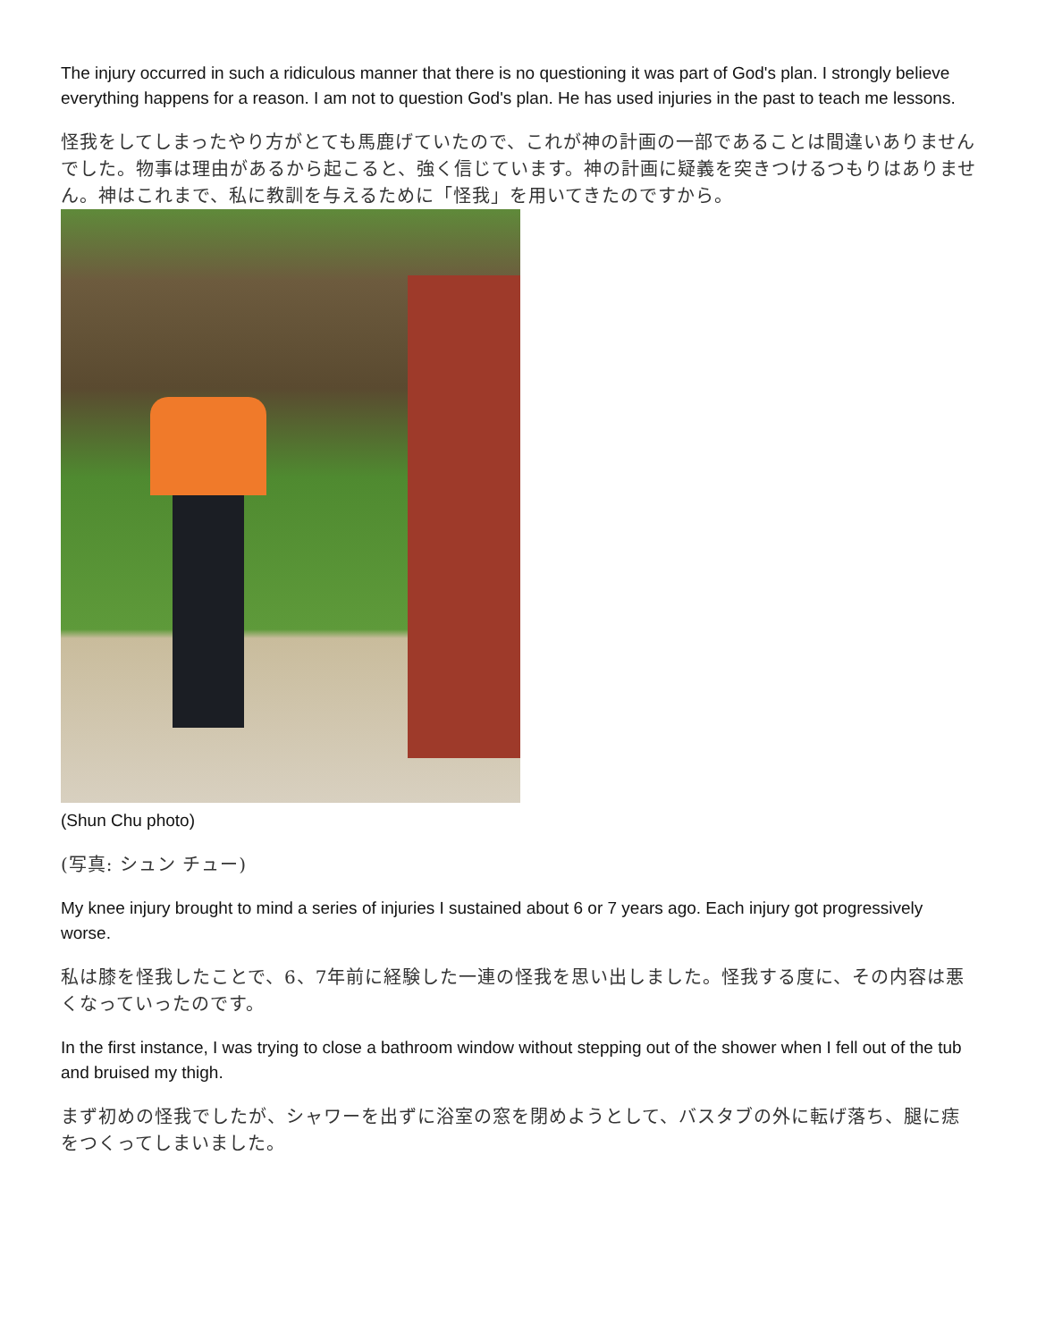The injury occurred in such a ridiculous manner that there is no questioning it was part of God's plan. I strongly believe everything happens for a reason. I am not to question God's plan. He has used injuries in the past to teach me lessons.
怪我をしてしまったやり方がとても馬鹿げていたので、これが神の計画の一部であることは間違いありませんでした。物事は理由があるから起こると、強く信じています。神の計画に疑義を突きつけるつもりはありません。神はこれまで、私に教訓を与えるために「怪我」を用いてきたのですから。
(Shun Chu photo)
(写真: シュン チュー)
My knee injury brought to mind a series of injuries I sustained about 6 or 7 years ago. Each injury got progressively worse.
私は膝を怪我したことで、6、7年前に経験した一連の怪我を思い出しました。怪我する度に、その内容は悪くなっていったのです。
In the first instance, I was trying to close a bathroom window without stepping out of the shower when I fell out of the tub and bruised my thigh.
まず初めの怪我でしたが、シャワーを出ずに浴室の窓を閉めようとして、バスタブの外に転げ落ち、腿に痣をつくってしまいました。